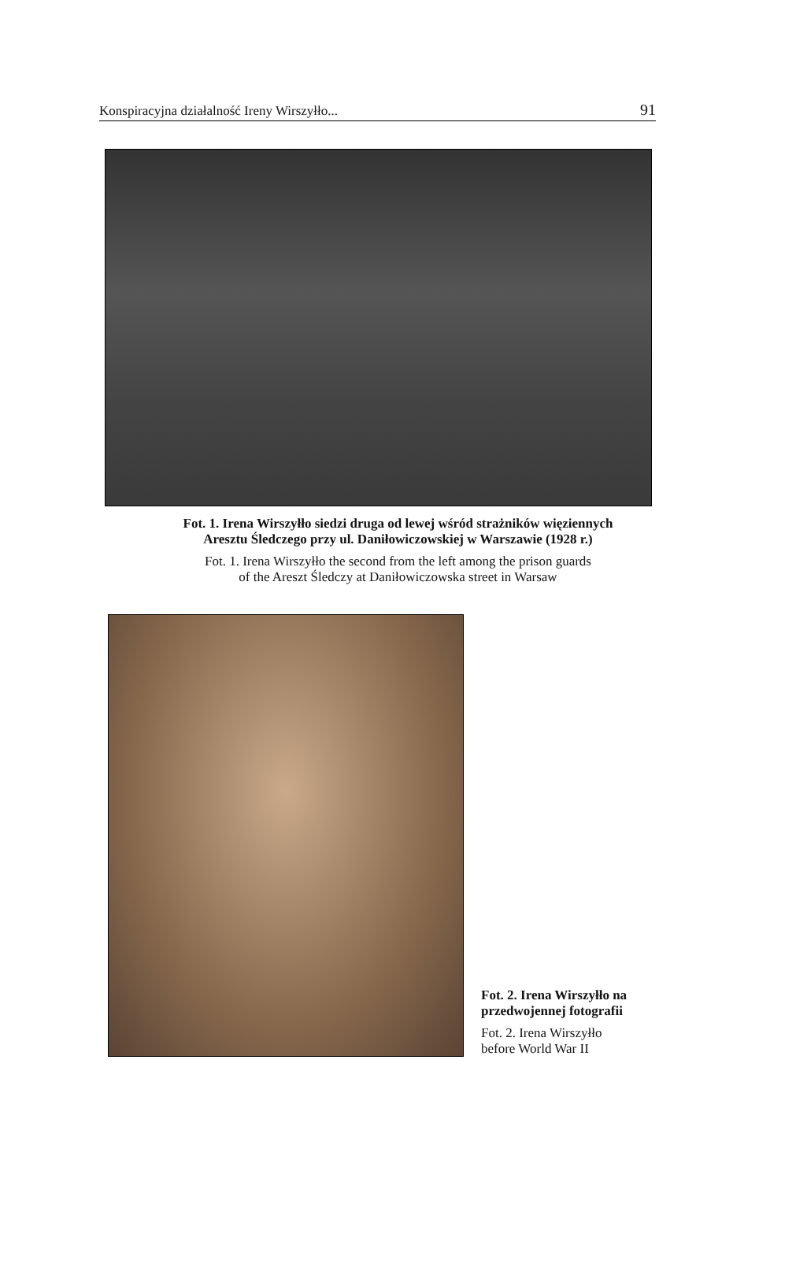Konspiracyjna działalność Ireny Wirszyłło... 91
Fot. 1. Irena Wirszyłło siedzi druga od lewej wśród strażników więziennych
Aresztu Śledczego przy ul. Daniłowiczowskiej w Warszawie (1928 r.)
Fot. 1. Irena Wirszyłło the second from the left among the prison guards
of the Areszt Śledczy at Daniłowiczowska street in Warsaw
Fot. 2. Irena Wirszyłło na
przedwojennej fotografii
Fot. 2. Irena Wirszyłło
before World War II